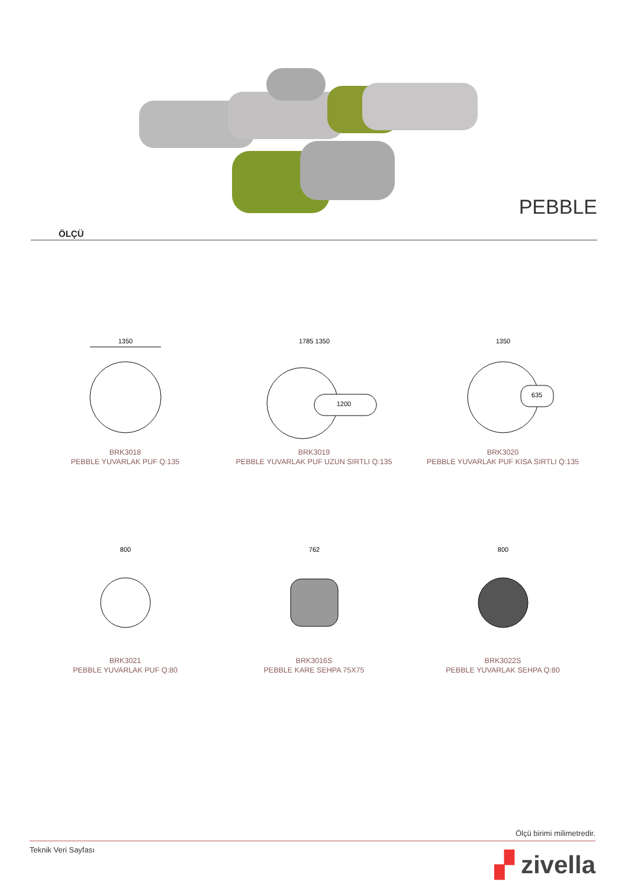PEBBLE
ÖLÇÜ
1350
BRK3018
PEBBLE YUVARLAK PUF Q:135
1785 1350
1200
BRK3019
PEBBLE YUVARLAK PUF UZUN SIRTLI Q:135
1350
635
BRK3020
PEBBLE YUVARLAK PUF KISA SIRTLI Q:135
800
BRK3021
PEBBLE YUVARLAK PUF Q:80
762
BRK3016S
PEBBLE KARE SEHPA 75X75
800
BRK3022S
PEBBLE YUVARLAK SEHPA Q:80
Ölçü birimi milimetredir.
Teknik Veri Sayfası
▞ zivella